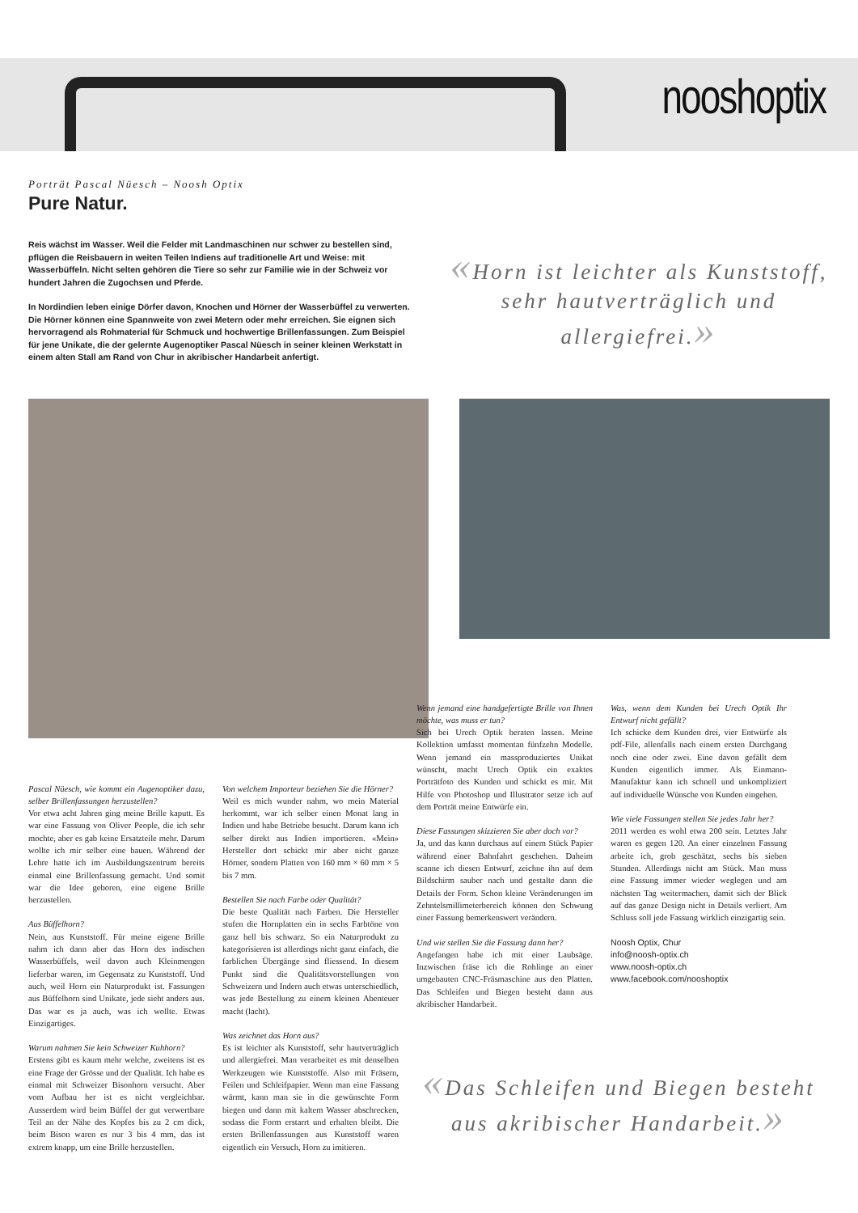nooshoptix
Porträt Pascal Nüesch – Noosh Optix
Pure Natur.
Reis wächst im Wasser. Weil die Felder mit Landmaschinen nur schwer zu bestellen sind, pflügen die Reisbauern in weiten Teilen Indiens auf traditionelle Art und Weise: mit Wasserbüffeln. Nicht selten gehören die Tiere so sehr zur Familie wie in der Schweiz vor hundert Jahren die Zugochsen und Pferde.
In Nordindien leben einige Dörfer davon, Knochen und Hörner der Wasserbüffel zu verwerten. Die Hörner können eine Spannweite von zwei Metern oder mehr erreichen. Sie eignen sich hervorragend als Rohmaterial für Schmuck und hochwertige Brillenfassungen. Zum Beispiel für jene Unikate, die der gelernte Augenoptiker Pascal Nüesch in seiner kleinen Werkstatt in einem alten Stall am Rand von Chur in akribischer Handarbeit anfertigt.
«Horn ist leichter als Kunststoff, sehr hautverträglich und allergiefrei.»
Pascal Nüesch, wie kommt ein Augenoptiker dazu, selber Brillenfassungen herzustellen?
Vor etwa acht Jahren ging meine Brille kaputt. Es war eine Fassung von Oliver People, die ich sehr mochte, aber es gab keine Ersatzteile mehr. Darum wollte ich mir selber eine bauen. Während der Lehre hatte ich im Ausbildungszentrum bereits einmal eine Brillenfassung gemacht. Und somit war die Idee geboren, eine eigene Brille herzustellen.
Aus Büffelhorn?
Nein, aus Kunststoff. Für meine eigene Brille nahm ich dann aber das Horn des indischen Wasserbüffels, weil davon auch Kleinmengen lieferbar waren, im Gegensatz zu Kunststoff. Und auch, weil Horn ein Naturprodukt ist. Fassungen aus Büffelhorn sind Unikate, jede sieht anders aus. Das war es ja auch, was ich wollte. Etwas Einzigartiges.
Warum nahmen Sie kein Schweizer Kuhhorn?
Erstens gibt es kaum mehr welche, zweitens ist es eine Frage der Grösse und der Qualität. Ich habe es einmal mit Schweizer Bisonhorn versucht. Aber vom Aufbau her ist es nicht vergleichbar. Ausserdem wird beim Büffel der gut verwertbare Teil an der Nähe des Kopfes bis zu 2 cm dick, beim Bison waren es nur 3 bis 4 mm, das ist extrem knapp, um eine Brille herzustellen.
Von welchem Importeur beziehen Sie die Hörner?
Weil es mich wunder nahm, wo mein Material herkommt, war ich selber einen Monat lang in Indien und habe Betriebe besucht. Darum kann ich selber direkt aus Indien importieren. «Mein» Hersteller dort schickt mir aber nicht ganze Hörner, sondern Platten von 160 mm × 60 mm × 5 bis 7 mm.
Bestellen Sie nach Farbe oder Qualität?
Die beste Qualität nach Farben. Die Hersteller stufen die Hornplatten ein in sechs Farbtöne von ganz hell bis schwarz. So ein Naturprodukt zu kategorisieren ist allerdings nicht ganz einfach, die farblichen Übergänge sind fliessend. In diesem Punkt sind die Qualitätsvorstellungen von Schweizern und Indern auch etwas unterschiedlich, was jede Bestellung zu einem kleinen Abenteuer macht (lacht).
Was zeichnet das Horn aus?
Es ist leichter als Kunststoff, sehr hautverträglich und allergiefrei. Man verarbeitet es mit denselben Werkzeugen wie Kunststoffe. Also mit Fräsern, Feilen und Schleifpapier. Wenn man eine Fassung wärmt, kann man sie in die gewünschte Form biegen und dann mit kaltem Wasser abschrecken, sodass die Form erstarrt und erhalten bleibt. Die ersten Brillenfassungen aus Kunststoff waren eigentlich ein Versuch, Horn zu imitieren.
Wenn jemand eine handgefertigte Brille von Ihnen möchte, was muss er tun?
Sich bei Urech Optik beraten lassen. Meine Kollektion umfasst momentan fünfzehn Modelle. Wenn jemand ein massproduziertes Unikat wünscht, macht Urech Optik ein exaktes Porträtfoto des Kunden und schickt es mir. Mit Hilfe von Photoshop und Illustrator setze ich auf dem Porträt meine Entwürfe ein.
Diese Fassungen skizzieren Sie aber doch vor?
Ja, und das kann durchaus auf einem Stück Papier während einer Bahnfahrt geschehen. Daheim scanne ich diesen Entwurf, zeichne ihn auf dem Bildschirm sauber nach und gestalte dann die Details der Form. Schon kleine Veränderungen im Zehntelsmillimeterbereich können den Schwung einer Fassung bemerkenswert verändern.
Und wie stellen Sie die Fassung dann her?
Angefangen habe ich mit einer Laubsäge. Inzwischen fräse ich die Rohlinge an einer umgebauten CNC-Fräsmaschine aus den Platten. Das Schleifen und Biegen besteht dann aus akribischer Handarbeit.
Was, wenn dem Kunden bei Urech Optik Ihr Entwurf nicht gefällt?
Ich schicke dem Kunden drei, vier Entwürfe als pdf-File, allenfalls nach einem ersten Durchgang noch eine oder zwei. Eine davon gefällt dem Kunden eigentlich immer. Als Einmann-Manufaktur kann ich schnell und unkompliziert auf individuelle Wünsche von Kunden eingehen.
Wie viele Fassungen stellen Sie jedes Jahr her?
2011 werden es wohl etwa 200 sein. Letztes Jahr waren es gegen 120. An einer einzelnen Fassung arbeite ich, grob geschätzt, sechs bis sieben Stunden. Allerdings nicht am Stück. Man muss eine Fassung immer wieder weglegen und am nächsten Tag weitermachen, damit sich der Blick auf das ganze Design nicht in Details verliert. Am Schluss soll jede Fassung wirklich einzigartig sein.
Noosh Optix, Chur
info@noosh-optix.ch
www.noosh-optix.ch
www.facebook.com/nooshoptix
«Das Schleifen und Biegen besteht aus akribischer Handarbeit.»